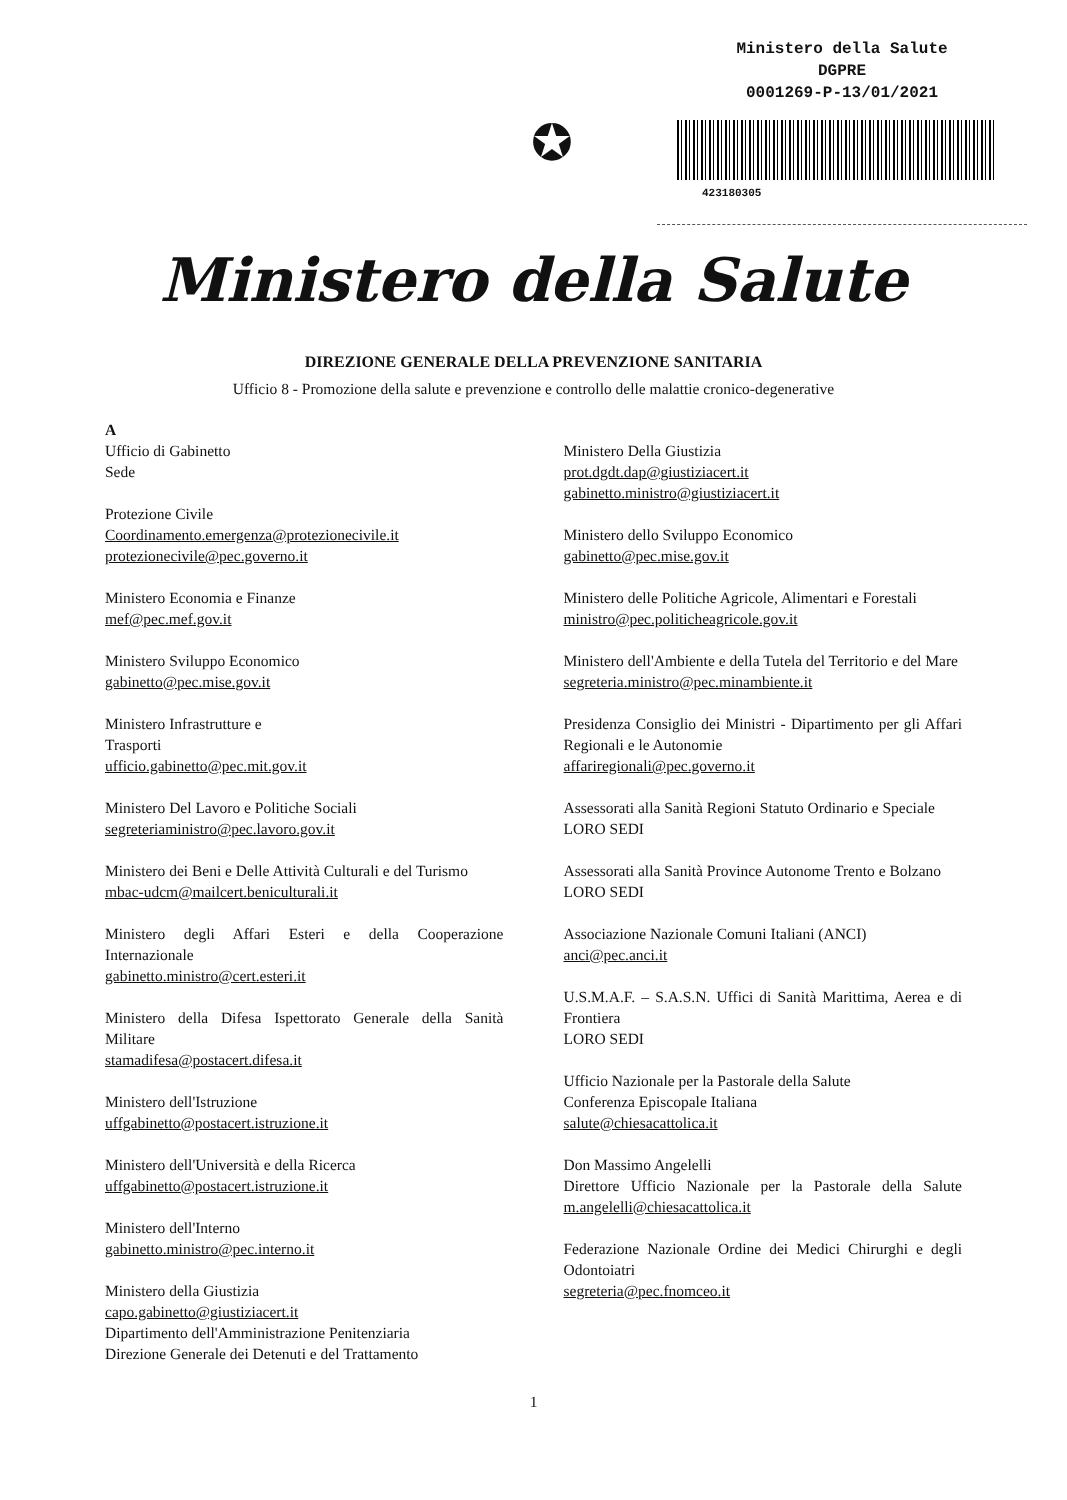✪
Ministero della Salute
DGPRE
0001269-P-13/01/2021
423180305
Ministero della Salute
DIREZIONE GENERALE DELLA PREVENZIONE SANITARIA
Ufficio 8 - Promozione della salute e prevenzione e controllo delle malattie cronico-degenerative
A
Ufficio di Gabinetto
Sede
Protezione Civile
Coordinamento.emergenza@protezionecivile.it
protezionecivile@pec.governo.it
Ministero Economia e Finanze
mef@pec.mef.gov.it
Ministero Sviluppo Economico
gabinetto@pec.mise.gov.it
Ministero Infrastrutture e
Trasporti
ufficio.gabinetto@pec.mit.gov.it
Ministero Del Lavoro e Politiche Sociali
segreteriaministro@pec.lavoro.gov.it
Ministero dei Beni e Delle Attività Culturali e del Turismo
mbac-udcm@mailcert.beniculturali.it
Ministero degli Affari Esteri e della Cooperazione Internazionale
gabinetto.ministro@cert.esteri.it
Ministero della Difesa Ispettorato Generale della Sanità Militare
stamadifesa@postacert.difesa.it
Ministero dell'Istruzione
uffgabinetto@postacert.istruzione.it
Ministero dell'Università e della Ricerca
uffgabinetto@postacert.istruzione.it
Ministero dell'Interno
gabinetto.ministro@pec.interno.it
Ministero della Giustizia
capo.gabinetto@giustiziacert.it
Dipartimento dell'Amministrazione Penitenziaria
Direzione Generale dei Detenuti e del Trattamento
Ministero Della Giustizia
prot.dgdt.dap@giustiziacert.it
gabinetto.ministro@giustiziacert.it
Ministero dello Sviluppo Economico
gabinetto@pec.mise.gov.it
Ministero delle Politiche Agricole, Alimentari e Forestali
ministro@pec.politicheagricole.gov.it
Ministero dell'Ambiente e della Tutela del Territorio e del Mare
segreteria.ministro@pec.minambiente.it
Presidenza Consiglio dei Ministri - Dipartimento per gli Affari Regionali e le Autonomie
affariregionali@pec.governo.it
Assessorati alla Sanità Regioni Statuto Ordinario e Speciale
LORO SEDI
Assessorati alla Sanità Province Autonome Trento e Bolzano
LORO SEDI
Associazione Nazionale Comuni Italiani (ANCI)
anci@pec.anci.it
U.S.M.A.F. – S.A.S.N. Uffici di Sanità Marittima, Aerea e di Frontiera
LORO SEDI
Ufficio Nazionale per la Pastorale della Salute
Conferenza Episcopale Italiana
salute@chiesacattolica.it
Don Massimo Angelelli
Direttore Ufficio Nazionale per la Pastorale della Salute m.angelelli@chiesacattolica.it
Federazione Nazionale Ordine dei Medici Chirurghi e degli Odontoiatri
segreteria@pec.fnomceo.it
1